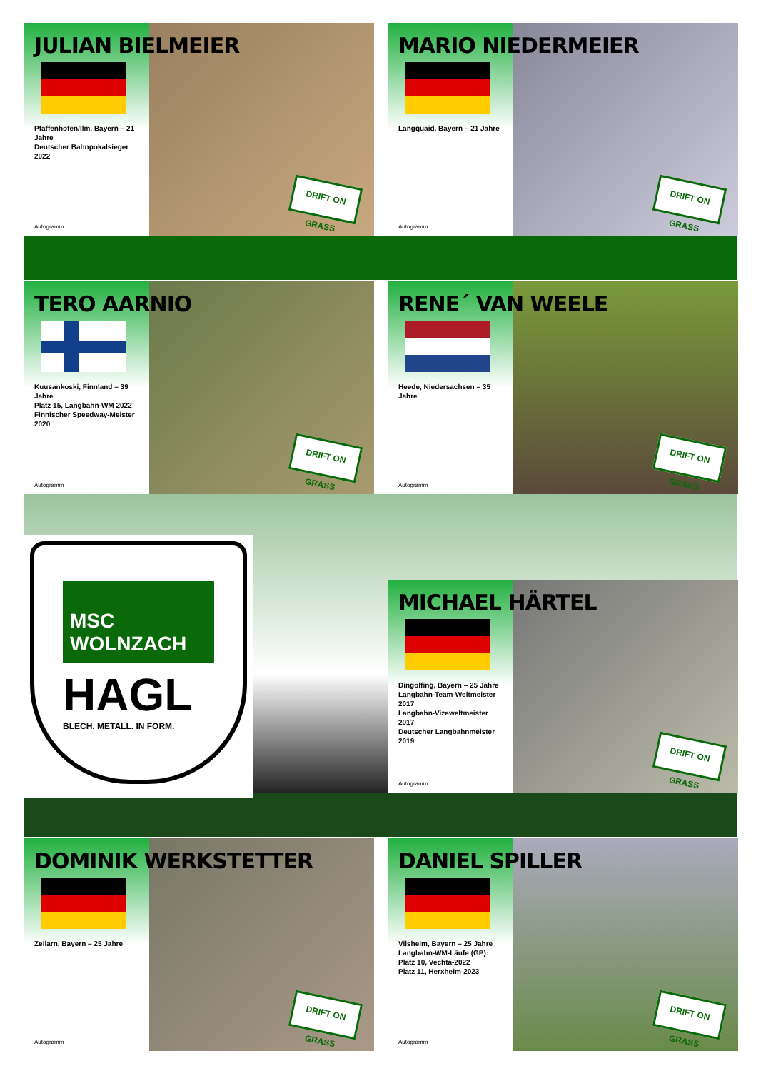JULIAN BIELMEIER
Pfaffenhofen/Ilm, Bayern – 21 Jahre
Deutscher Bahnpokalsieger 2022
Autogramm
DRIFT ON GRASS
MARIO NIEDERMEIER
Langquaid, Bayern – 21 Jahre
Autogramm
DRIFT ON GRASS
TERO AARNIO
Kuusankoski, Finnland – 39 Jahre
Platz 15, Langbahn-WM 2022
Finnischer Speedway-Meister 2020
Autogramm
DRIFT ON GRASS
RENE´ VAN WEELE
Heede, Niedersachsen – 35 Jahre
Autogramm
DRIFT ON GRASS
MSC
WOLNZACH
HAGL
BLECH. METALL. IN FORM.
MICHAEL HÄRTEL
Dingolfing, Bayern – 25 Jahre
Langbahn-Team-Weltmeister 2017
Langbahn-Vizeweltmeister 2017
Deutscher Langbahnmeister 2019
Autogramm
DRIFT ON GRASS
DOMINIK WERKSTETTER
Zeilarn, Bayern – 25 Jahre
Autogramm
DRIFT ON GRASS
DANIEL SPILLER
Vilsheim, Bayern – 25 Jahre
Langbahn-WM-Läufe (GP):
Platz 10, Vechta-2022
Platz 11, Herxheim-2023
Autogramm
DRIFT ON GRASS